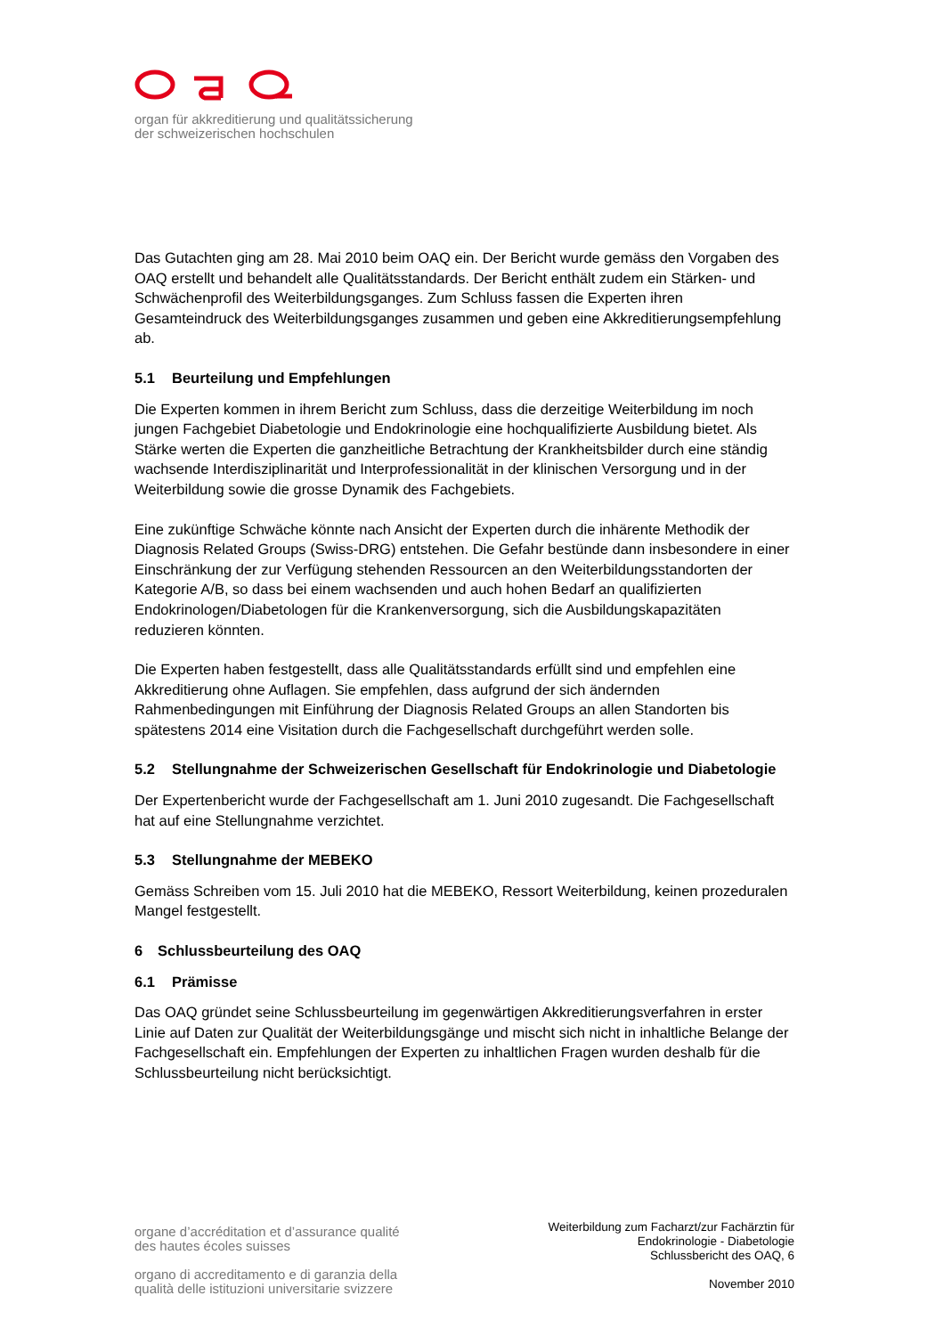organ für akkreditierung und qualitätssicherung
der schweizerischen hochschulen
Das Gutachten ging am 28. Mai 2010 beim OAQ ein. Der Bericht wurde gemäss den Vorgaben des OAQ erstellt und behandelt alle Qualitätsstandards. Der Bericht enthält zudem ein Stärken- und Schwächenprofil des Weiterbildungsganges. Zum Schluss fassen die Experten ihren Gesamteindruck des Weiterbildungsganges zusammen und geben eine Akkreditierungsempfehlung ab.
5.1 Beurteilung und Empfehlungen
Die Experten kommen in ihrem Bericht zum Schluss, dass die derzeitige Weiterbildung im noch jungen Fachgebiet Diabetologie und Endokrinologie eine hochqualifizierte Ausbildung bietet. Als Stärke werten die Experten die ganzheitliche Betrachtung der Krankheitsbilder durch eine ständig wachsende Interdisziplinarität und Interprofessionalität in der klinischen Versorgung und in der Weiterbildung sowie die grosse Dynamik des Fachgebiets.
Eine zukünftige Schwäche könnte nach Ansicht der Experten durch die inhärente Methodik der Diagnosis Related Groups (Swiss-DRG) entstehen. Die Gefahr bestünde dann insbesondere in einer Einschränkung der zur Verfügung stehenden Ressourcen an den Weiterbildungsstandorten der Kategorie A/B, so dass bei einem wachsenden und auch hohen Bedarf an qualifizierten Endokrinologen/Diabetologen für die Krankenversorgung, sich die Ausbildungskapazitäten reduzieren könnten.
Die Experten haben festgestellt, dass alle Qualitätsstandards erfüllt sind und empfehlen eine Akkreditierung ohne Auflagen. Sie empfehlen, dass aufgrund der sich ändernden Rahmenbedingungen mit Einführung der Diagnosis Related Groups an allen Standorten bis spätestens 2014 eine Visitation durch die Fachgesellschaft durchgeführt werden solle.
5.2 Stellungnahme der Schweizerischen Gesellschaft für Endokrinologie und Diabetologie
Der Expertenbericht wurde der Fachgesellschaft am 1. Juni 2010 zugesandt. Die Fachgesellschaft hat auf eine Stellungnahme verzichtet.
5.3 Stellungnahme der MEBEKO
Gemäss Schreiben vom 15. Juli 2010 hat die MEBEKO, Ressort Weiterbildung, keinen prozeduralen Mangel festgestellt.
6 Schlussbeurteilung des OAQ
6.1 Prämisse
Das OAQ gründet seine Schlussbeurteilung im gegenwärtigen Akkreditierungsverfahren in erster Linie auf Daten zur Qualität der Weiterbildungsgänge und mischt sich nicht in inhaltliche Belange der Fachgesellschaft ein. Empfehlungen der Experten zu inhaltlichen Fragen wurden deshalb für die Schlussbeurteilung nicht berücksichtigt.
organe d’accréditation et d’assurance qualité
des hautes écoles suisses
organo di accreditamento e di garanzia della
qualità delle istituzioni universitarie svizzere
Weiterbildung zum Facharzt/zur Fachärztin für
Endokrinologie - Diabetologie
Schlussbericht des OAQ, 6
November 2010